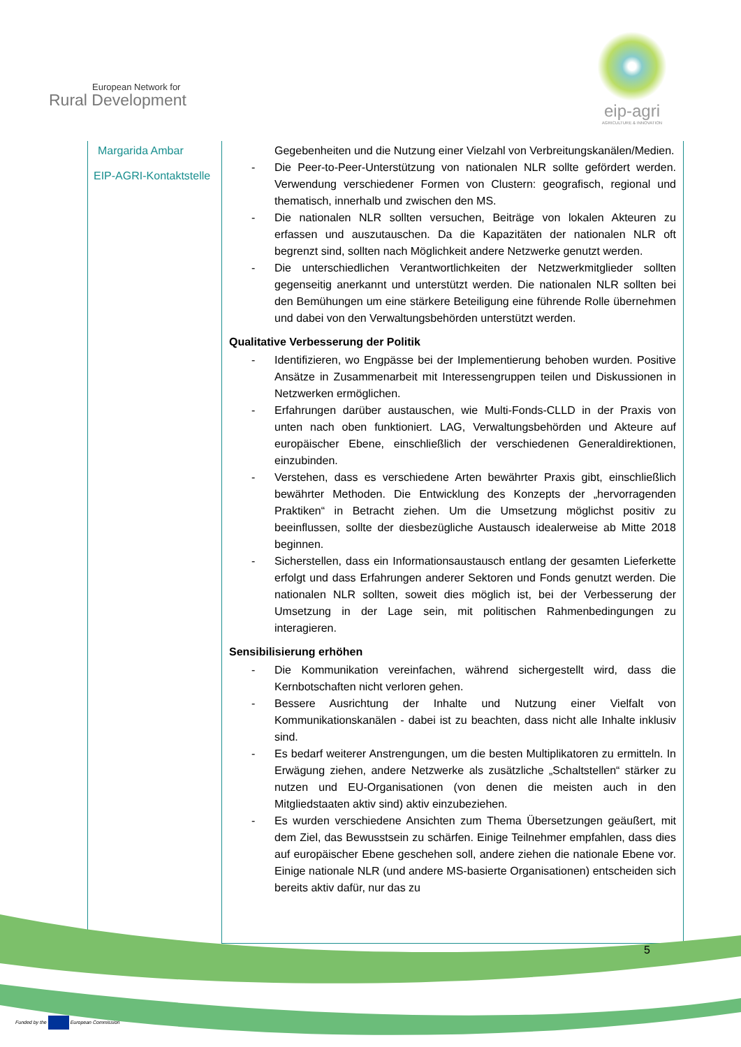European Network for
Rural Development
eip-agri
AGRICULTURE & INNOVATION
| Margarida Ambar EIP-AGRI-Kontaktstelle | Gegebenheiten und die Nutzung einer Vielzahl von Verbreitungskanälen/Medien. - Die Peer-to-Peer-Unterstützung von nationalen NLR sollte gefördert werden. Verwendung verschiedener Formen von Clustern: geografisch, regional und thematisch, innerhalb und zwischen den MS. - Die nationalen NLR sollten versuchen, Beiträge von lokalen Akteuren zu erfassen und auszutauschen. Da die Kapazitäten der nationalen NLR oft begrenzt sind, sollten nach Möglichkeit andere Netzwerke genutzt werden. - Die unterschiedlichen Verantwortlichkeiten der Netzwerkmitglieder sollten gegenseitig anerkannt und unterstützt werden. Die nationalen NLR sollten bei den Bemühungen um eine stärkere Beteiligung eine führende Rolle übernehmen und dabei von den Verwaltungsbehörden unterstützt werden. Qualitative Verbesserung der Politik - Identifizieren, wo Engpässe bei der Implementierung behoben wurden. Positive Ansätze in Zusammenarbeit mit Interessengruppen teilen und Diskussionen in Netzwerken ermöglichen. - Erfahrungen darüber austauschen, wie Multi-Fonds-CLLD in der Praxis von unten nach oben funktioniert. LAG, Verwaltungsbehörden und Akteure auf europäischer Ebene, einschließlich der verschiedenen Generaldirektionen, einzubinden. - Verstehen, dass es verschiedene Arten bewährter Praxis gibt, einschließlich bewährter Methoden. Die Entwicklung des Konzepts der „hervorragenden Praktiken“ in Betracht ziehen. Um die Umsetzung möglichst positiv zu beeinflussen, sollte der diesbezügliche Austausch idealerweise ab Mitte 2018 beginnen. - Sicherstellen, dass ein Informationsaustausch entlang der gesamten Lieferkette erfolgt und dass Erfahrungen anderer Sektoren und Fonds genutzt werden. Die nationalen NLR sollten, soweit dies möglich ist, bei der Verbesserung der Umsetzung in der Lage sein, mit politischen Rahmenbedingungen zu interagieren. Sensibilisierung erhöhen - Die Kommunikation vereinfachen, während sichergestellt wird, dass die Kernbotschaften nicht verloren gehen. - Bessere Ausrichtung der Inhalte und Nutzung einer Vielfalt von Kommunikationskanälen - dabei ist zu beachten, dass nicht alle Inhalte inklusiv sind. - Es bedarf weiterer Anstrengungen, um die besten Multiplikatoren zu ermitteln. In Erwägung ziehen, andere Netzwerke als zusätzliche „Schaltstellen“ stärker zu nutzen und EU-Organisationen (von denen die meisten auch in den Mitgliedstaaten aktiv sind) aktiv einzubeziehen. - Es wurden verschiedene Ansichten zum Thema Übersetzungen geäußert, mit dem Ziel, das Bewusstsein zu schärfen. Einige Teilnehmer empfahlen, dass dies auf europäischer Ebene geschehen soll, andere ziehen die nationale Ebene vor. Einige nationale NLR (und andere MS-basierte Organisationen) entscheiden sich bereits aktiv dafür, nur das zu |
5
Funded by the European Commission